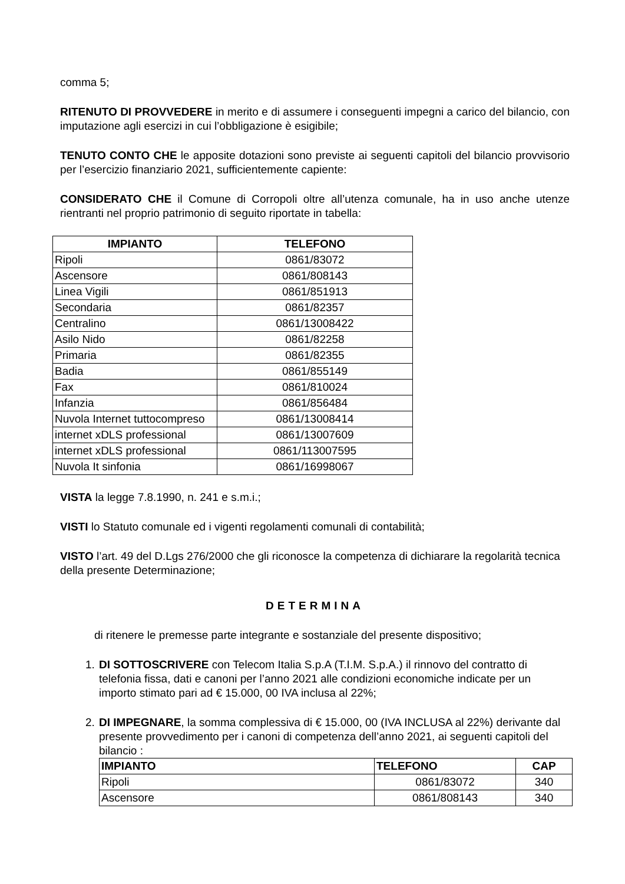comma 5;
RITENUTO DI PROVVEDERE in merito e di assumere i conseguenti impegni a carico del bilancio, con imputazione agli esercizi in cui l’obbligazione è esigibile;
TENUTO CONTO CHE le apposite dotazioni sono previste ai seguenti capitoli del bilancio provvisorio per l’esercizio finanziario 2021, sufficientemente capiente:
CONSIDERATO CHE il Comune di Corropoli oltre all’utenza comunale, ha in uso anche utenze rientranti nel proprio patrimonio di seguito riportate in tabella:
| IMPIANTO | TELEFONO |
| --- | --- |
| Ripoli | 0861/83072 |
| Ascensore | 0861/808143 |
| Linea Vigili | 0861/851913 |
| Secondaria | 0861/82357 |
| Centralino | 0861/13008422 |
| Asilo Nido | 0861/82258 |
| Primaria | 0861/82355 |
| Badia | 0861/855149 |
| Fax | 0861/810024 |
| Infanzia | 0861/856484 |
| Nuvola Internet tuttocompreso | 0861/13008414 |
| internet xDLS professional | 0861/13007609 |
| internet xDLS professional | 0861/113007595 |
| Nuvola It sinfonia | 0861/16998067 |
VISTA la legge 7.8.1990, n. 241 e s.m.i.;
VISTI lo Statuto comunale ed i vigenti regolamenti comunali di contabilità;
VISTO l’art. 49 del D.Lgs 276/2000 che gli riconosce la competenza di dichiarare la regolarità tecnica della presente Determinazione;
DETERMINA
di ritenere le premesse parte integrante e sostanziale del presente dispositivo;
1. DI SOTTOSCRIVERE con Telecom Italia S.p.A (T.I.M. S.p.A.) il rinnovo del contratto di telefonia fissa, dati e canoni per l’anno 2021 alle condizioni economiche indicate per un importo stimato pari ad € 15.000, 00 IVA inclusa al 22%;
2. DI IMPEGNARE, la somma complessiva di € 15.000, 00 (IVA INCLUSA al 22%) derivante dal presente provvedimento per i canoni di competenza dell’anno 2021, ai seguenti capitoli del bilancio :
| IMPIANTO | TELEFONO | CAP |
| --- | --- | --- |
| Ripoli | 0861/83072 | 340 |
| Ascensore | 0861/808143 | 340 |